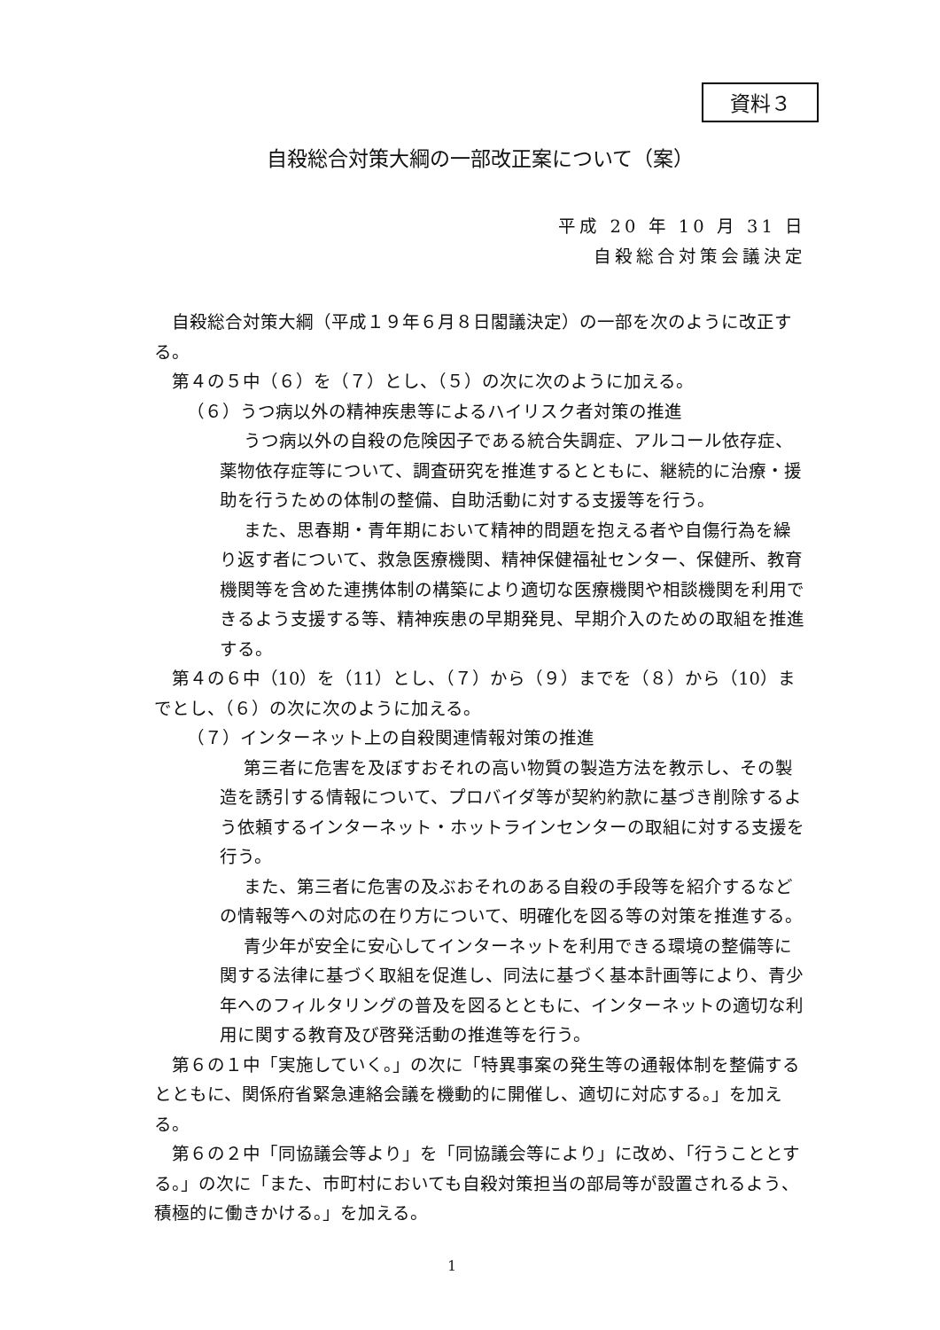資料３
自殺総合対策大綱の一部改正案について（案）
平成 20 年 10 月 31 日
自殺総合対策会議決定
自殺総合対策大綱（平成１９年６月８日閣議決定）の一部を次のように改正する。
第４の５中（６）を（７）とし、（５）の次に次のように加える。
（６）うつ病以外の精神疾患等によるハイリスク者対策の推進
うつ病以外の自殺の危険因子である統合失調症、アルコール依存症、薬物依存症等について、調査研究を推進するとともに、継続的に治療・援助を行うための体制の整備、自助活動に対する支援等を行う。
また、思春期・青年期において精神的問題を抱える者や自傷行為を繰り返す者について、救急医療機関、精神保健福祉センター、保健所、教育機関等を含めた連携体制の構築により適切な医療機関や相談機関を利用できるよう支援する等、精神疾患の早期発見、早期介入のための取組を推進する。
第４の６中（10）を（11）とし、（７）から（９）までを（８）から（10）までとし、（６）の次に次のように加える。
（７）インターネット上の自殺関連情報対策の推進
第三者に危害を及ぼすおそれの高い物質の製造方法を教示し、その製造を誘引する情報について、プロバイダ等が契約約款に基づき削除するよう依頼するインターネット・ホットラインセンターの取組に対する支援を行う。
また、第三者に危害の及ぶおそれのある自殺の手段等を紹介するなどの情報等への対応の在り方について、明確化を図る等の対策を推進する。
青少年が安全に安心してインターネットを利用できる環境の整備等に関する法律に基づく取組を促進し、同法に基づく基本計画等により、青少年へのフィルタリングの普及を図るとともに、インターネットの適切な利用に関する教育及び啓発活動の推進等を行う。
第６の１中「実施していく。」の次に「特異事案の発生等の通報体制を整備するとともに、関係府省緊急連絡会議を機動的に開催し、適切に対応する。」を加える。
第６の２中「同協議会等より」を「同協議会等により」に改め、「行うこととする。」の次に「また、市町村においても自殺対策担当の部局等が設置されるよう、積極的に働きかける。」を加える。
1